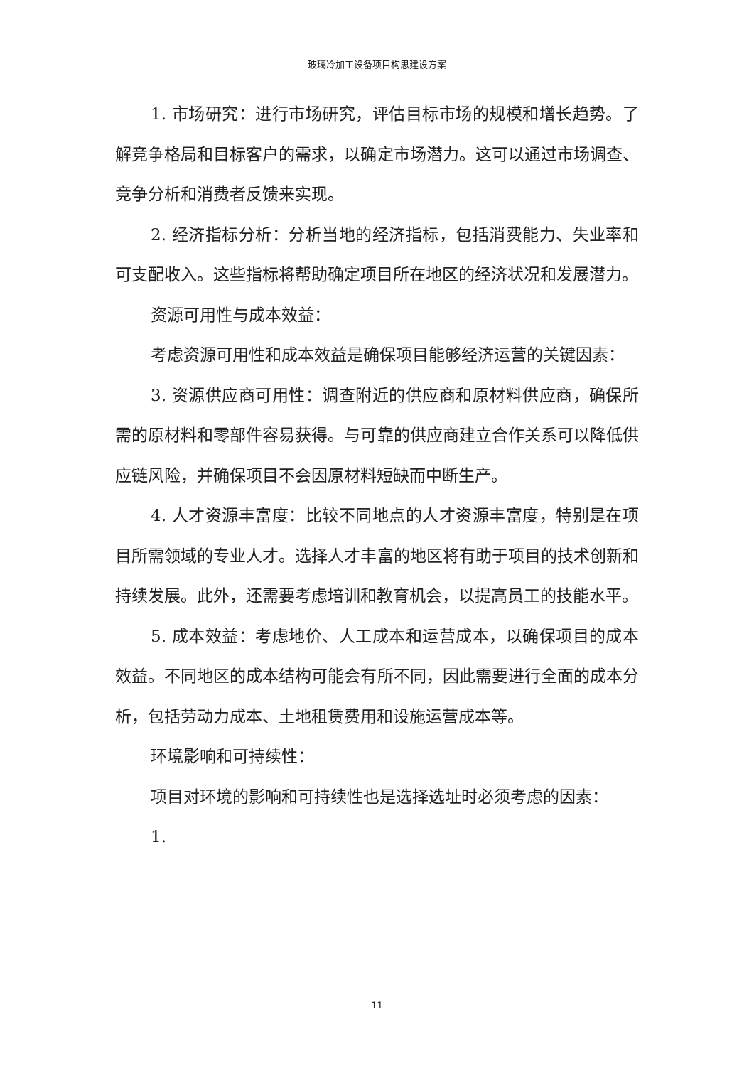玻璃冷加工设备项目构思建设方案
1. 市场研究：进行市场研究，评估目标市场的规模和增长趋势。了解竞争格局和目标客户的需求，以确定市场潜力。这可以通过市场调查、竞争分析和消费者反馈来实现。
2. 经济指标分析：分析当地的经济指标，包括消费能力、失业率和可支配收入。这些指标将帮助确定项目所在地区的经济状况和发展潜力。
资源可用性与成本效益：
考虑资源可用性和成本效益是确保项目能够经济运营的关键因素：
3. 资源供应商可用性：调查附近的供应商和原材料供应商，确保所需的原材料和零部件容易获得。与可靠的供应商建立合作关系可以降低供应链风险，并确保项目不会因原材料短缺而中断生产。
4. 人才资源丰富度：比较不同地点的人才资源丰富度，特别是在项目所需领域的专业人才。选择人才丰富的地区将有助于项目的技术创新和持续发展。此外，还需要考虑培训和教育机会，以提高员工的技能水平。
5. 成本效益：考虑地价、人工成本和运营成本，以确保项目的成本效益。不同地区的成本结构可能会有所不同，因此需要进行全面的成本分析，包括劳动力成本、土地租赁费用和设施运营成本等。
环境影响和可持续性：
项目对环境的影响和可持续性也是选择选址时必须考虑的因素：
1.
11